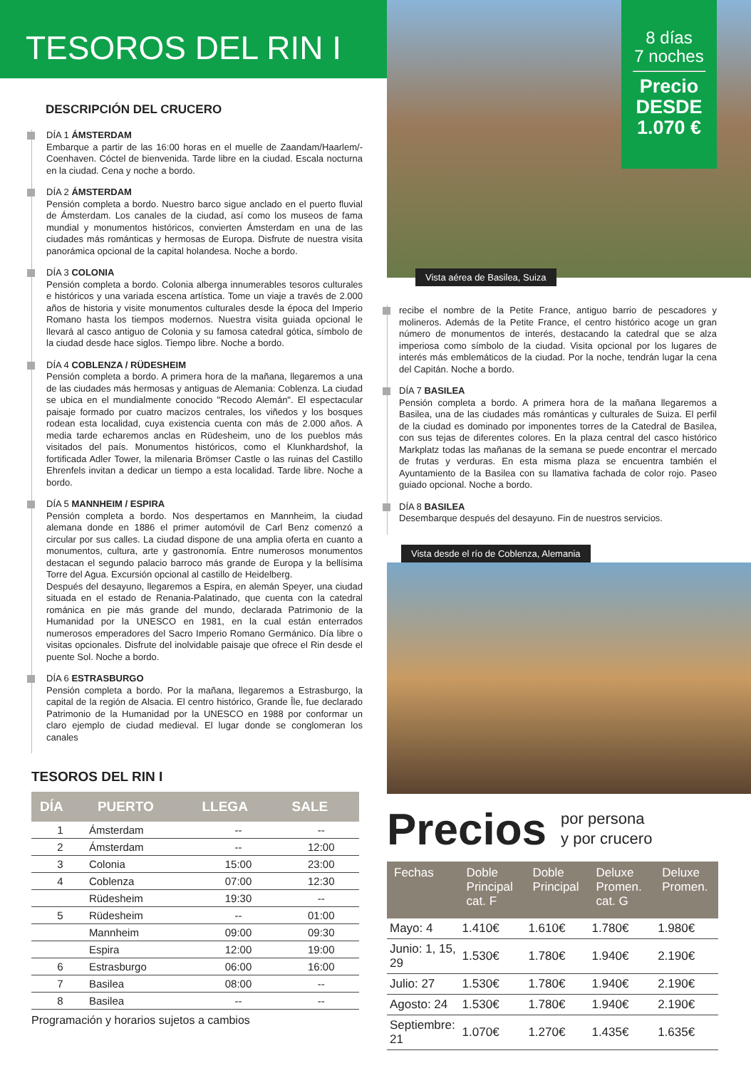TESOROS DEL RIN I
DESCRIPCIÓN DEL CRUCERO
DÍA 1 ÁMSTERDAM
Embarque a partir de las 16:00 horas en el muelle de Zaandam/Haarlem/-Coenhaven. Cóctel de bienvenida. Tarde libre en la ciudad. Escala nocturna en la ciudad. Cena y noche a bordo.
DÍA 2 ÁMSTERDAM
Pensión completa a bordo. Nuestro barco sigue anclado en el puerto fluvial de Ámsterdam. Los canales de la ciudad, así como los museos de fama mundial y monumentos históricos, convierten Ámsterdam en una de las ciudades más románticas y hermosas de Europa. Disfrute de nuestra visita panorámica opcional de la capital holandesa. Noche a bordo.
DÍA 3 COLONIA
Pensión completa a bordo. Colonia alberga innumerables tesoros culturales e históricos y una variada escena artística. Tome un viaje a través de 2.000 años de historia y visite monumentos culturales desde la época del Imperio Romano hasta los tiempos modernos. Nuestra visita guiada opcional le llevará al casco antiguo de Colonia y su famosa catedral gótica, símbolo de la ciudad desde hace siglos. Tiempo libre. Noche a bordo.
DÍA 4 COBLENZA / RÜDESHEIM
Pensión completa a bordo. A primera hora de la mañana, llegaremos a una de las ciudades más hermosas y antiguas de Alemania: Coblenza. La ciudad se ubica en el mundialmente conocido "Recodo Alemán". El espectacular paisaje formado por cuatro macizos centrales, los viñedos y los bosques rodean esta localidad, cuya existencia cuenta con más de 2.000 años. A media tarde echaremos anclas en Rüdesheim, uno de los pueblos más visitados del país. Monumentos históricos, como el Klunkhardshof, la fortificada Adler Tower, la milenaria Brömser Castle o las ruinas del Castillo Ehrenfels invitan a dedicar un tiempo a esta localidad. Tarde libre. Noche a bordo.
DÍA 5 MANNHEIM / ESPIRA
Pensión completa a bordo. Nos despertamos en Mannheim, la ciudad alemana donde en 1886 el primer automóvil de Carl Benz comenzó a circular por sus calles. La ciudad dispone de una amplia oferta en cuanto a monumentos, cultura, arte y gastronomía. Entre numerosos monumentos destacan el segundo palacio barroco más grande de Europa y la bellísima Torre del Agua. Excursión opcional al castillo de Heidelberg.
Después del desayuno, llegaremos a Espira, en alemán Speyer, una ciudad situada en el estado de Renania-Palatinado, que cuenta con la catedral románica en pie más grande del mundo, declarada Patrimonio de la Humanidad por la UNESCO en 1981, en la cual están enterrados numerosos emperadores del Sacro Imperio Romano Germánico. Día libre o visitas opcionales. Disfrute del inolvidable paisaje que ofrece el Rin desde el puente Sol. Noche a bordo.
DÍA 6 ESTRASBURGO
Pensión completa a bordo. Por la mañana, llegaremos a Estrasburgo, la capital de la región de Alsacia. El centro histórico, Grande Île, fue declarado Patrimonio de la Humanidad por la UNESCO en 1988 por conformar un claro ejemplo de ciudad medieval. El lugar donde se conglomeran los canales
TESOROS DEL RIN I
| DÍA | PUERTO | LLEGA | SALE |
| --- | --- | --- | --- |
| 1 | Ámsterdam | -- | -- |
| 2 | Ámsterdam | -- | 12:00 |
| 3 | Colonia | 15:00 | 23:00 |
| 4 | Coblenza | 07:00 | 12:30 |
| | Rüdesheim | 19:30 | -- |
| 5 | Rüdesheim | -- | 01:00 |
| | Mannheim | 09:00 | 09:30 |
| | Espira | 12:00 | 19:00 |
| 6 | Estrasburgo | 06:00 | 16:00 |
| 7 | Basilea | 08:00 | -- |
| 8 | Basilea | -- | -- |
Programación y horarios sujetos a cambios
8 días
7 noches
Precio
DESDE
1.070 €
Vista aérea de Basilea, Suiza
recibe el nombre de la Petite France, antiguo barrio de pescadores y molineros. Además de la Petite France, el centro histórico acoge un gran número de monumentos de interés, destacando la catedral que se alza imperiosa como símbolo de la ciudad. Visita opcional por los lugares de interés más emblemáticos de la ciudad. Por la noche, tendrán lugar la cena del Capitán. Noche a bordo.
DÍA 7 BASILEA
Pensión completa a bordo. A primera hora de la mañana llegaremos a Basilea, una de las ciudades más románticas y culturales de Suiza. El perfil de la ciudad es dominado por imponentes torres de la Catedral de Basilea, con sus tejas de diferentes colores. En la plaza central del casco histórico Markplatz todas las mañanas de la semana se puede encontrar el mercado de frutas y verduras. En esta misma plaza se encuentra también el Ayuntamiento de la Basilea con su llamativa fachada de color rojo. Paseo guiado opcional. Noche a bordo.
DÍA 8 BASILEA
Desembarque después del desayuno. Fin de nuestros servicios.
Vista desde el río de Coblenza, Alemania
Precios por persona
y por crucero
| Fechas | Doble Principal cat. F | Doble Principal | Deluxe Promen. cat. G | Deluxe Promen. |
| --- | --- | --- | --- | --- |
| Mayo: 4 | 1.410€ | 1.610€ | 1.780€ | 1.980€ |
| Junio: 1, 15, 29 | 1.530€ | 1.780€ | 1.940€ | 2.190€ |
| Julio: 27 | 1.530€ | 1.780€ | 1.940€ | 2.190€ |
| Agosto: 24 | 1.530€ | 1.780€ | 1.940€ | 2.190€ |
| Septiembre: 21 | 1.070€ | 1.270€ | 1.435€ | 1.635€ |